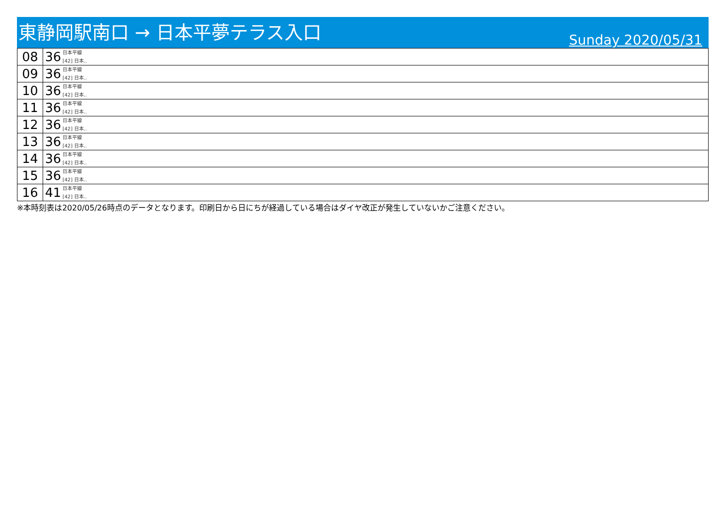東静岡駅南口 → 日本平夢テラス入口
Sunday 2020/05/31
| 08 | 36 日本平線 [42] 日本.. |
| 09 | 36 日本平線 [42] 日本.. |
| 10 | 36 日本平線 [42] 日本.. |
| 11 | 36 日本平線 [42] 日本.. |
| 12 | 36 日本平線 [42] 日本.. |
| 13 | 36 日本平線 [42] 日本.. |
| 14 | 36 日本平線 [42] 日本.. |
| 15 | 36 日本平線 [42] 日本.. |
| 16 | 41 日本平線 [42] 日本.. |
※本時刻表は2020/05/26時点のデータとなります。印刷日から日にちが経過している場合はダイヤ改正が発生していないかご注意ください。